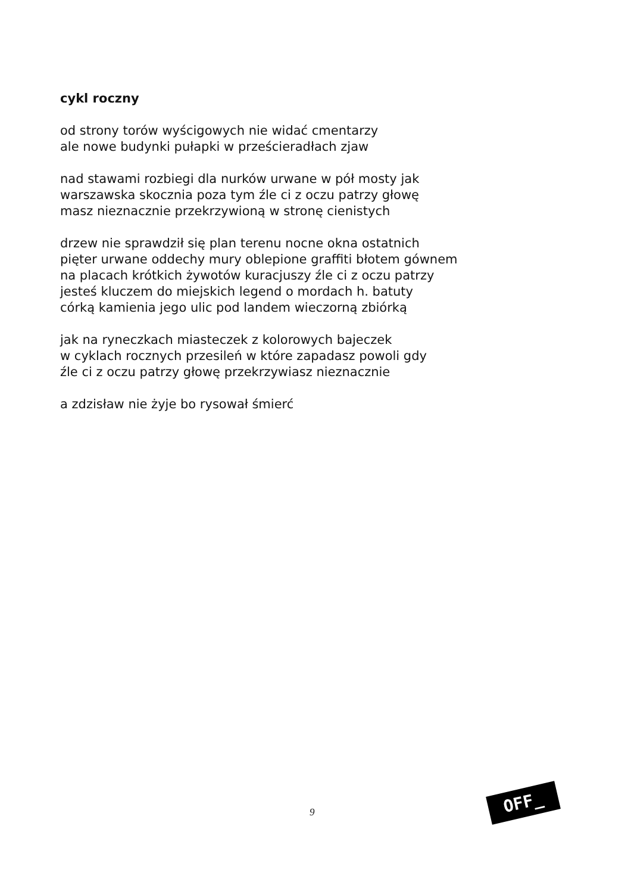cykl roczny
od strony torów wyścigowych nie widać cmentarzy
ale nowe budynki pułapki w prześcieradłach zjaw
nad stawami rozbiegi dla nurków urwane w pół mosty jak
warszawska skocznia poza tym źle ci z oczu patrzy głowę
masz nieznacznie przekrzywioną w stronę cienistych
drzew nie sprawdził się plan terenu nocne okna ostatnich
pięter urwane oddechy mury oblepione graffiti błotem gównem
na placach krótkich żywotów kuracjuszy źle ci z oczu patrzy
jesteś kluczem do miejskich legend o mordach h. batuty
córką kamienia jego ulic pod landem wieczorną zbiórką
jak na ryneczkach miasteczek z kolorowych bajeczek
w cyklach rocznych przesileń w które zapadasz powoli gdy
źle ci z oczu patrzy głowę przekrzywiasz nieznacznie
a zdzisław nie żyje bo rysował śmierć
9
OFF_